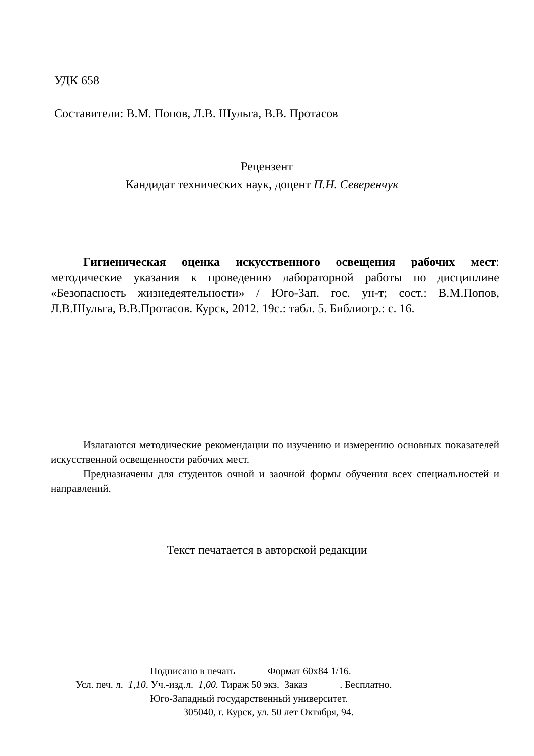УДК 658
Составители: В.М. Попов, Л.В. Шульга, В.В. Протасов
Рецензент
Кандидат технических наук, доцент П.Н. Северенчук
Гигиеническая оценка искусственного освещения рабочих мест: методические указания к проведению лабораторной работы по дисциплине «Безопасность жизнедеятельности» / Юго-Зап. гос. ун-т; сост.: В.М.Попов, Л.В.Шульга, В.В.Протасов. Курск, 2012. 19с.: табл. 5. Библиогр.: с. 16.
Излагаются методические рекомендации по изучению и измерению основных показателей искусственной освещенности рабочих мест.
Предназначены для студентов очной и заочной формы обучения всех специальностей и направлений.
Текст печатается в авторской редакции
Подписано в печать Формат 60х84 1/16.
Усл. печ. л. 1,10. Уч.-изд.л. 1,00. Тираж 50 экз. Заказ . Бесплатно.
Юго-Западный государственный университет.
305040, г. Курск, ул. 50 лет Октября, 94.